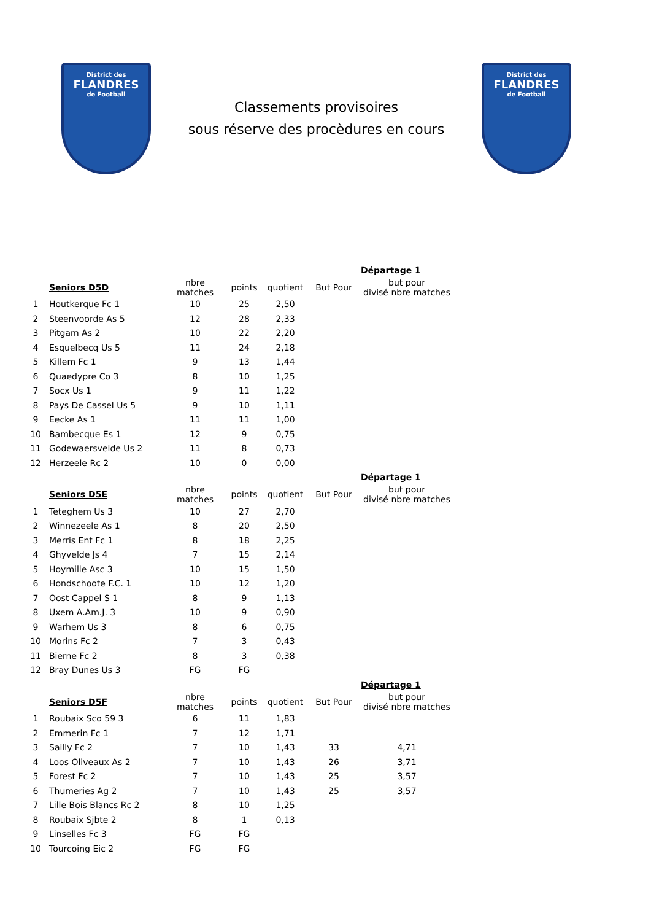District des
FLANDRES
de Football
Classements provisoires
sous réserve des procèdures en cours
District des
FLANDRES
de Football
| | | | | | | Départage 1 |
| --- | --- | --- | --- | --- | --- | --- |
| | Seniors D5D | nbre matches | points | quotient | But Pour | but pour divisé nbre matches |
| 1 | Houtkerque Fc 1 | 10 | 25 | 2,50 | | |
| 2 | Steenvoorde As 5 | 12 | 28 | 2,33 | | |
| 3 | Pitgam As 2 | 10 | 22 | 2,20 | | |
| 4 | Esquelbecq Us 5 | 11 | 24 | 2,18 | | |
| 5 | Killem Fc 1 | 9 | 13 | 1,44 | | |
| 6 | Quaedypre Co 3 | 8 | 10 | 1,25 | | |
| 7 | Socx Us 1 | 9 | 11 | 1,22 | | |
| 8 | Pays De Cassel Us 5 | 9 | 10 | 1,11 | | |
| 9 | Eecke As 1 | 11 | 11 | 1,00 | | |
| 10 | Bambecque Es 1 | 12 | 9 | 0,75 | | |
| 11 | Godewaersvelde Us 2 | 11 | 8 | 0,73 | | |
| 12 | Herzeele Rc 2 | 10 | 0 | 0,00 | | |
| | | | | | | Départage 1 |
| --- | --- | --- | --- | --- | --- | --- |
| | Seniors D5E | nbre matches | points | quotient | But Pour | but pour divisé nbre matches |
| 1 | Teteghem Us 3 | 10 | 27 | 2,70 | | |
| 2 | Winnezeele As 1 | 8 | 20 | 2,50 | | |
| 3 | Merris Ent Fc 1 | 8 | 18 | 2,25 | | |
| 4 | Ghyvelde Js 4 | 7 | 15 | 2,14 | | |
| 5 | Hoymille Asc 3 | 10 | 15 | 1,50 | | |
| 6 | Hondschoote F.C. 1 | 10 | 12 | 1,20 | | |
| 7 | Oost Cappel S 1 | 8 | 9 | 1,13 | | |
| 8 | Uxem A.Am.J. 3 | 10 | 9 | 0,90 | | |
| 9 | Warhem Us 3 | 8 | 6 | 0,75 | | |
| 10 | Morins Fc 2 | 7 | 3 | 0,43 | | |
| 11 | Bierne Fc 2 | 8 | 3 | 0,38 | | |
| 12 | Bray Dunes Us 3 | FG | FG | | | |
| | | | | | | Départage 1 |
| --- | --- | --- | --- | --- | --- | --- |
| | Seniors D5F | nbre matches | points | quotient | But Pour | but pour divisé nbre matches |
| 1 | Roubaix Sco 59 3 | 6 | 11 | 1,83 | | |
| 2 | Emmerin Fc 1 | 7 | 12 | 1,71 | | |
| 3 | Sailly Fc 2 | 7 | 10 | 1,43 | 33 | 4,71 |
| 4 | Loos Oliveaux As 2 | 7 | 10 | 1,43 | 26 | 3,71 |
| 5 | Forest Fc 2 | 7 | 10 | 1,43 | 25 | 3,57 |
| 6 | Thumeries Ag 2 | 7 | 10 | 1,43 | 25 | 3,57 |
| 7 | Lille Bois Blancs Rc 2 | 8 | 10 | 1,25 | | |
| 8 | Roubaix Sjbte 2 | 8 | 1 | 0,13 | | |
| 9 | Linselles Fc 3 | FG | FG | | | |
| 10 | Tourcoing Eic 2 | FG | FG | | | |